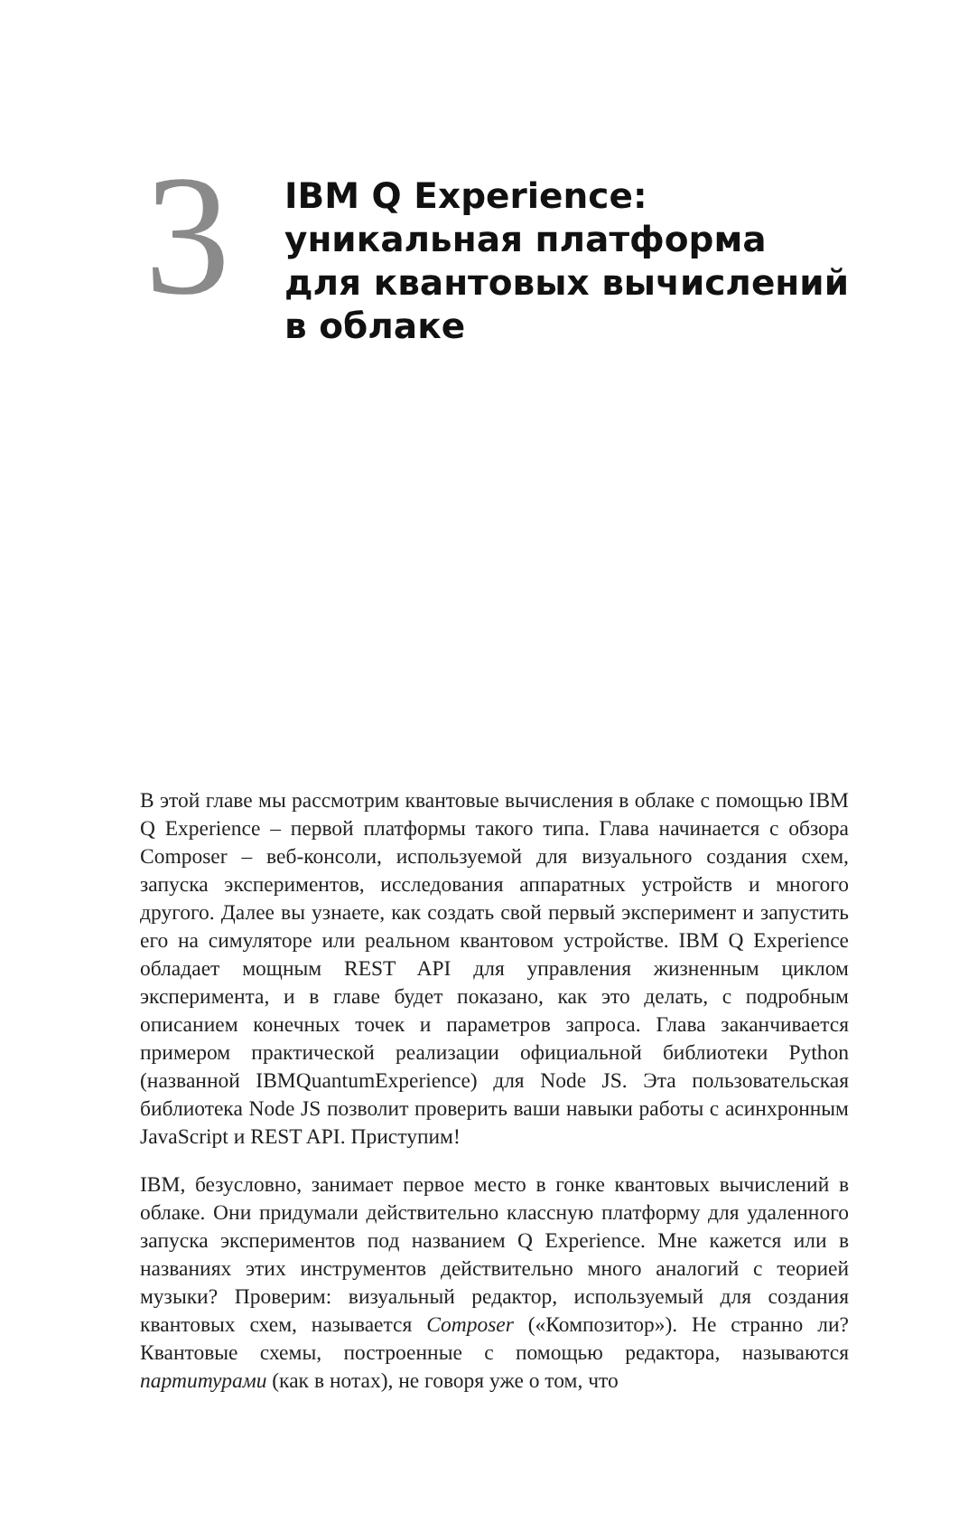3
IBM Q Experience:
уникальная платформа
для квантовых вычислений
в облаке
В этой главе мы рассмотрим квантовые вычисления в облаке с помощью IBM Q Experience – первой платформы такого типа. Глава начинается с обзора Composer – веб-консоли, используемой для визуального создания схем, запуска экспериментов, исследования аппаратных устройств и многого другого. Далее вы узнаете, как создать свой первый эксперимент и запустить его на симуляторе или реальном квантовом устройстве. IBM Q Experience обладает мощным REST API для управления жизненным циклом эксперимента, и в главе будет показано, как это делать, с подробным описанием конечных точек и параметров запроса. Глава заканчивается примером практической реализации официальной библиотеки Python (названной IBMQuantumExperience) для Node JS. Эта пользовательская библиотека Node JS позволит проверить ваши навыки работы с асинхронным JavaScript и REST API. Приступим!
IBM, безусловно, занимает первое место в гонке квантовых вычислений в облаке. Они придумали действительно классную платформу для удаленного запуска экспериментов под названием Q Experience. Мне кажется или в названиях этих инструментов действительно много аналогий с теорией музыки? Проверим: визуальный редактор, используемый для создания квантовых схем, называется Composer («Композитор»). Не странно ли? Квантовые схемы, построенные с помощью редактора, называются партитурами (как в нотах), не говоря уже о том, что